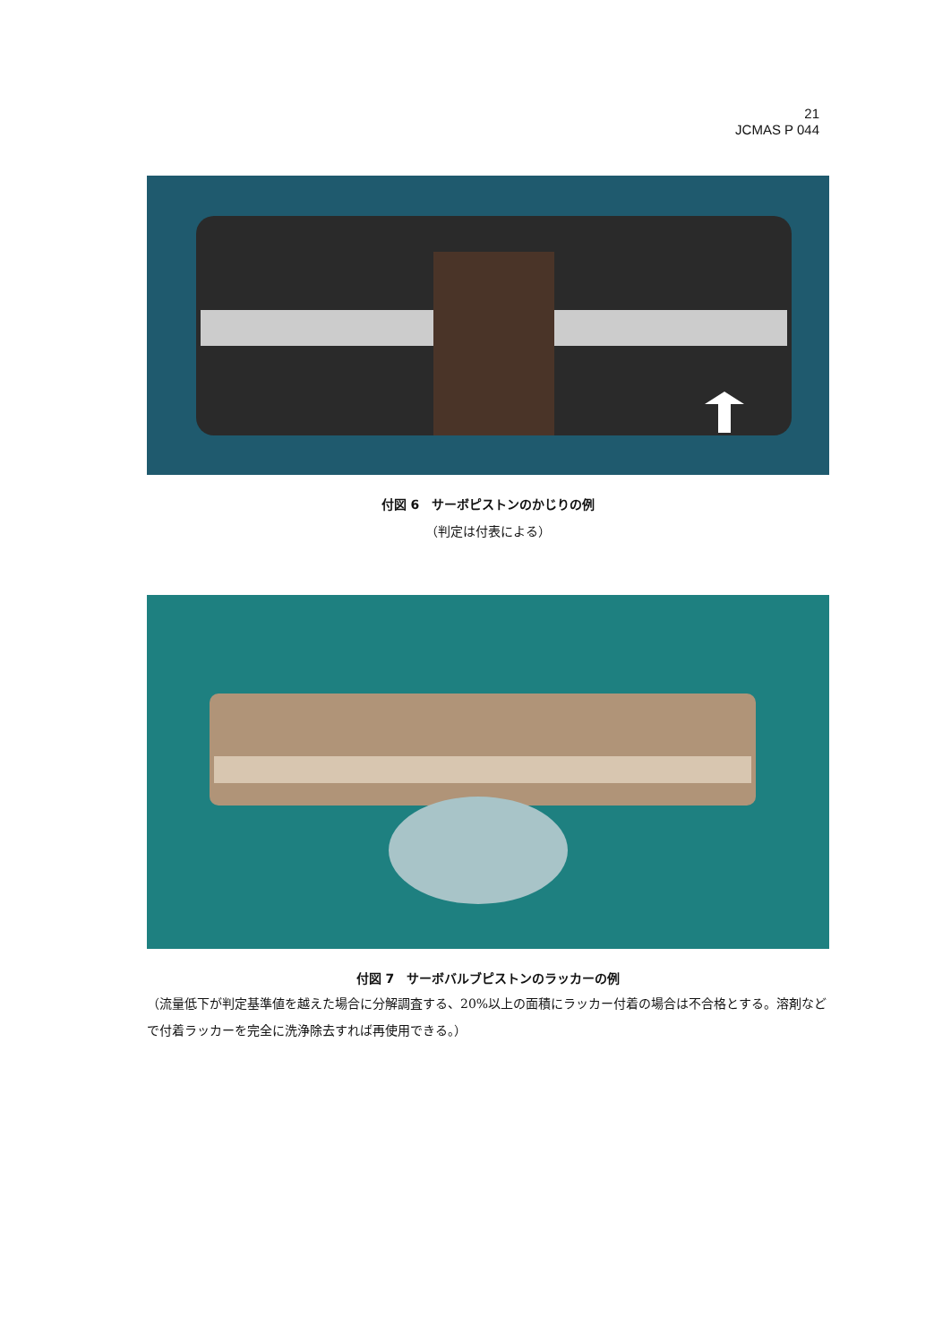21
JCMAS P 044
付図 6　サーボピストンのかじりの例
（判定は付表による）
付図 7　サーボバルブピストンのラッカーの例
（流量低下が判定基準値を越えた場合に分解調査する、20%以上の面積にラッカー付着の場合は不合格とする。溶剤などで付着ラッカーを完全に洗浄除去すれば再使用できる。）